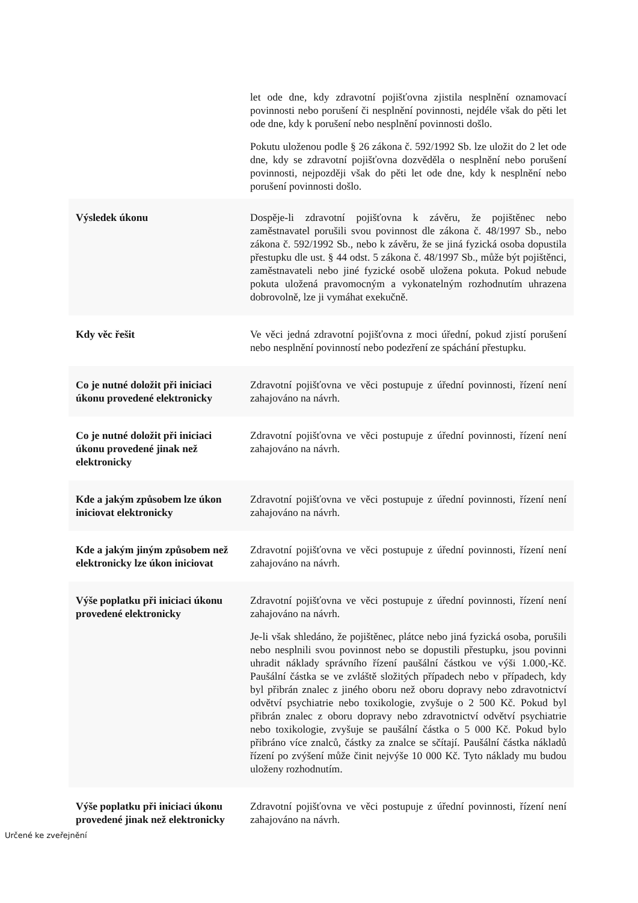| | let ode dne, kdy zdravotní pojišťovna zjistila nesplnění oznamovací povinnosti nebo porušení či nesplnění povinnosti, nejdéle však do pěti let ode dne, kdy k porušení nebo nesplnění povinnosti došlo. Pokutu uloženou podle § 26 zákona č. 592/1992 Sb. lze uložit do 2 let ode dne, kdy se zdravotní pojišťovna dozvěděla o nesplnění nebo porušení povinnosti, nejpozději však do pěti let ode dne, kdy k nesplnění nebo porušení povinnosti došlo. |
| Výsledek úkonu | Dospěje-li zdravotní pojišťovna k závěru, že pojištěnec nebo zaměstnavatel porušili svou povinnost dle zákona č. 48/1997 Sb., nebo zákona č. 592/1992 Sb., nebo k závěru, že se jiná fyzická osoba dopustila přestupku dle ust. § 44 odst. 5 zákona č. 48/1997 Sb., může být pojištěnci, zaměstnavateli nebo jiné fyzické osobě uložena pokuta. Pokud nebude pokuta uložená pravomocným a vykonatelným rozhodnutím uhrazena dobrovolně, lze ji vymáhat exekučně. |
| Kdy věc řešit | Ve věci jedná zdravotní pojišťovna z moci úřední, pokud zjistí porušení nebo nesplnění povinností nebo podezření ze spáchání přestupku. |
| Co je nutné doložit při iniciaci úkonu provedené elektronicky | Zdravotní pojišťovna ve věci postupuje z úřední povinnosti, řízení není zahajováno na návrh. |
| Co je nutné doložit při iniciaci úkonu provedené jinak než elektronicky | Zdravotní pojišťovna ve věci postupuje z úřední povinnosti, řízení není zahajováno na návrh. |
| Kde a jakým způsobem lze úkon iniciovat elektronicky | Zdravotní pojišťovna ve věci postupuje z úřední povinnosti, řízení není zahajováno na návrh. |
| Kde a jakým jiným způsobem než elektronicky lze úkon iniciovat | Zdravotní pojišťovna ve věci postupuje z úřední povinnosti, řízení není zahajováno na návrh. |
| Výše poplatku při iniciaci úkonu provedené elektronicky | Zdravotní pojišťovna ve věci postupuje z úřední povinnosti, řízení není zahajováno na návrh. Je-li však shledáno, že pojištěnec, plátce nebo jiná fyzická osoba, porušili nebo nesplnili svou povinnost nebo se dopustili přestupku, jsou povinni uhradit náklady správního řízení paušální částkou ve výši 1.000,-Kč. Paušální částka se ve zvláště složitých případech nebo v případech, kdy byl přibrán znalec z jiného oboru než oboru dopravy nebo zdravotnictví odvětví psychiatrie nebo toxikologie, zvyšuje o 2 500 Kč. Pokud byl přibrán znalec z oboru dopravy nebo zdravotnictví odvětví psychiatrie nebo toxikologie, zvyšuje se paušální částka o 5 000 Kč. Pokud bylo přibráno více znalců, částky za znalce se sčítají. Paušální částka nákladů řízení po zvýšení může činit nejvýše 10 000 Kč. Tyto náklady mu budou uloženy rozhodnutím. |
| Výše poplatku při iniciaci úkonu provedené jinak než elektronicky | Zdravotní pojišťovna ve věci postupuje z úřední povinnosti, řízení není zahajováno na návrh. |
Určené ke zveřejnění